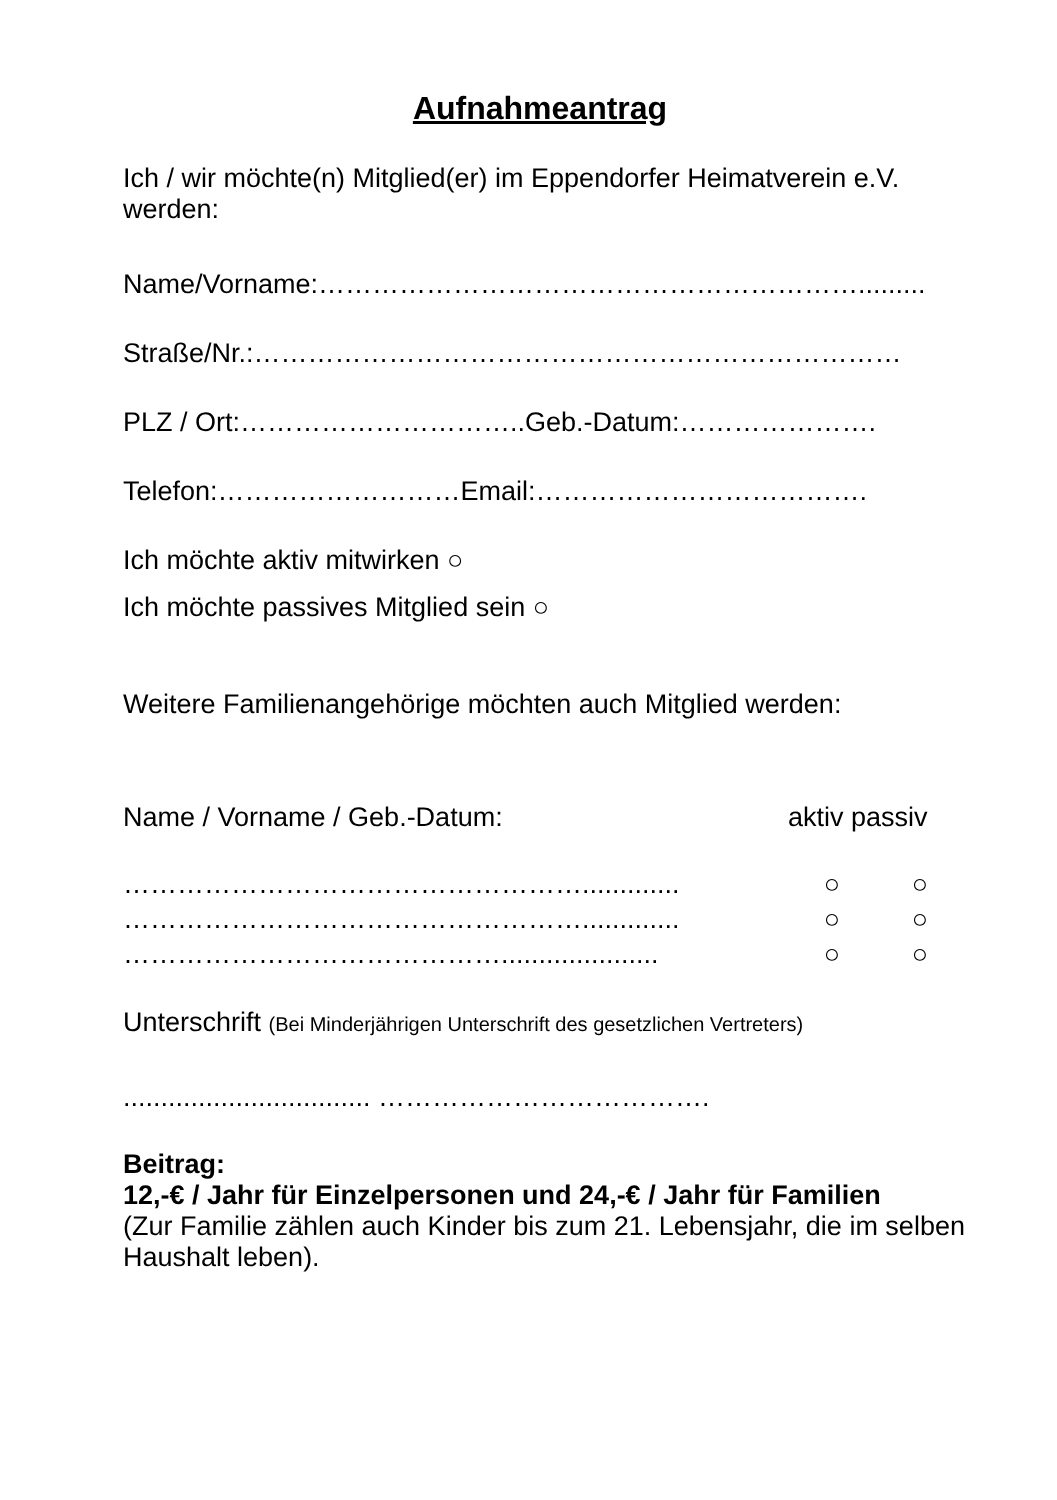Aufnahmeantrag
Ich / wir möchte(n) Mitglied(er) im Eppendorfer Heimatverein e.V. werden:
Name/Vorname:…………………………………………………….........
Straße/Nr.:………………………………………………………………
PLZ / Ort:…………………………..Geb.-Datum:………………….
Telefon:………………………Email:……………………………….
Ich möchte aktiv mitwirken ○
Ich möchte passives Mitglied sein ○
Weitere Familienangehörige möchten auch Mitglied werden:
Name / Vorname / Geb.-Datum: aktiv passiv
……………………………………………............. ○ ○
……………………………………………............. ○ ○
……………………………………..................... ○ ○
Unterschrift (Bei Minderjährigen Unterschrift des gesetzlichen Vertreters)
................................. ……………………………….
Beitrag:
12,-€ / Jahr für Einzelpersonen und 24,-€ / Jahr für Familien
(Zur Familie zählen auch Kinder bis zum 21. Lebensjahr, die im selben Haushalt leben).